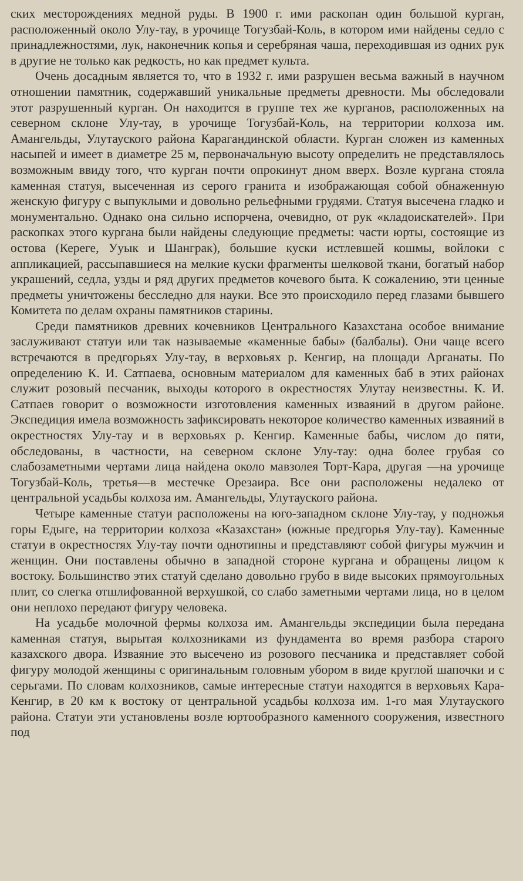ских месторождениях медной руды. В 1900 г. ими раскопан один большой курган, расположенный около Улу-тау, в урочище Тогузбай-Коль, в котором ими найдены седло с принадлежностями, лук, наконечник копья и серебряная чаша, переходившая из одних рук в другие не только как редкость, но как предмет культа.
Очень досадным является то, что в 1932 г. ими разрушен весьма важный в научном отношении памятник, содержавший уникальные предметы древности. Мы обследовали этот разрушенный курган. Он находится в группе тех же курганов, расположенных на северном склоне Улу-тау, в урочище Тогузбай-Коль, на территории колхоза им. Амангельды, Улутауского района Карагандинской области. Курган сложен из каменных насыпей и имеет в диаметре 25 м, первоначальную высоту определить не представлялось возможным ввиду того, что курган почти опрокинут дном вверх. Возле кургана стояла каменная статуя, высеченная из серого гранита и изображающая собой обнаженную женскую фигуру с выпуклыми и довольно рельефными грудями. Статуя высечена гладко и монументально. Однако она сильно испорчена, очевидно, от рук «кладоискателей». При раскопках этого кургана были найдены следующие предметы: части юрты, состоящие из остова (Кереге, Ууык и Шанграк), большие куски истлевшей кошмы, войлоки с аппликацией, рассыпавшиеся на мелкие куски фрагменты шелковой ткани, богатый набор украшений, седла, узды и ряд других предметов кочевого быта. К сожалению, эти ценные предметы уничтожены бесследно для науки. Все это происходило перед глазами бывшего Комитета по делам охраны памятников старины.
Среди памятников древних кочевников Центрального Казахстана особое внимание заслуживают статуи или так называемые «каменные бабы» (балбалы). Они чаще всего встречаются в предгорьях Улу-тау, в верховьях р. Кенгир, на площади Арганаты. По определению К. И. Сатпаева, основным материалом для каменных баб в этих районах служит розовый песчаник, выходы которого в окрестностях Улутау неизвестны. К. И. Сатпаев говорит о возможности изготовления каменных изваяний в другом районе. Экспедиция имела возможность зафиксировать некоторое количество каменных изваяний в окрестностях Улу-тау и в верховьях р. Кенгир. Каменные бабы, числом до пяти, обследованы, в частности, на северном склоне Улу-тау: одна более грубая со слабозаметными чертами лица найдена около мавзолея Торт-Кара, другая —на урочище Тогузбай-Коль, третья—в местечке Орезаира. Все они расположены недалеко от центральной усадьбы колхоза им. Амангельды, Улутауского района.
Четыре каменные статуи расположены на юго-западном склоне Улу-тау, у подножья горы Едыге, на территории колхоза «Казахстан» (южные предгорья Улу-тау). Каменные статуи в окрестностях Улу-тау почти однотипны и представляют собой фигуры мужчин и женщин. Они поставлены обычно в западной стороне кургана и обращены лицом к востоку. Большинство этих статуй сделано довольно грубо в виде высоких прямоугольных плит, со слегка отшлифованной верхушкой, со слабо заметными чертами лица, но в целом они неплохо передают фигуру человека.
На усадьбе молочной фермы колхоза им. Амангельды экспедиции была передана каменная статуя, вырытая колхозниками из фундамента во время разбора старого казахского двора. Изваяние это высечено из розового песчаника и представляет собой фигуру молодой женщины с оригинальным головным убором в виде круглой шапочки и с серьгами. По словам колхозников, самые интересные статуи находятся в верховьях Кара-Кенгир, в 20 км к востоку от центральной усадьбы колхоза им. 1-го мая Улутауского района. Статуи эти установлены возле юртообразного каменного сооружения, известного под